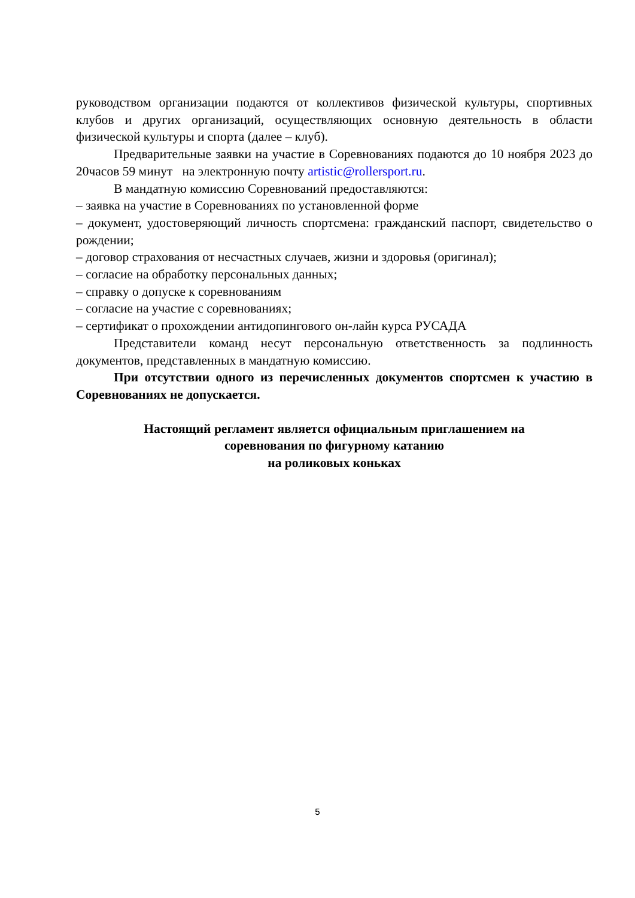руководством организации подаются от коллективов физической культуры, спортивных клубов и других организаций, осуществляющих основную деятельность в области физической культуры и спорта (далее – клуб).
Предварительные заявки на участие в Соревнованиях подаются до 10 ноября 2023 до 20часов 59 минут на электронную почту artistic@rollersport.ru.
В мандатную комиссию Соревнований предоставляются:
– заявка на участие в Соревнованиях по установленной форме
– документ, удостоверяющий личность спортсмена: гражданский паспорт, свидетельство о рождении;
– договор страхования от несчастных случаев, жизни и здоровья (оригинал);
– согласие на обработку персональных данных;
– справку о допуске к соревнованиям
– согласие на участие с соревнованиях;
– сертификат о прохождении антидопингового он-лайн курса РУСАДА
Представители команд несут персональную ответственность за подлинность документов, представленных в мандатную комиссию.
При отсутствии одного из перечисленных документов спортсмен к участию в Соревнованиях не допускается.
Настоящий регламент является официальным приглашением на
соревнования по фигурному катанию
на роликовых коньках
5